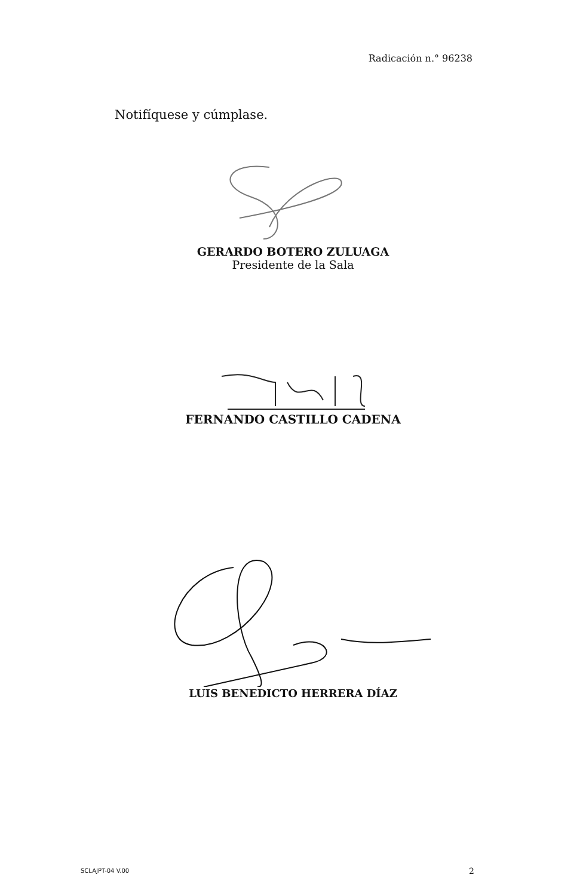Radicación n.° 96238
Notifíquese y cúmplase.
GERARDO BOTERO ZULUAGA
Presidente de la Sala
FERNANDO CASTILLO CADENA
LUIS BENEDICTO HERRERA DÍAZ
SCLAJPT-04 V.00 2